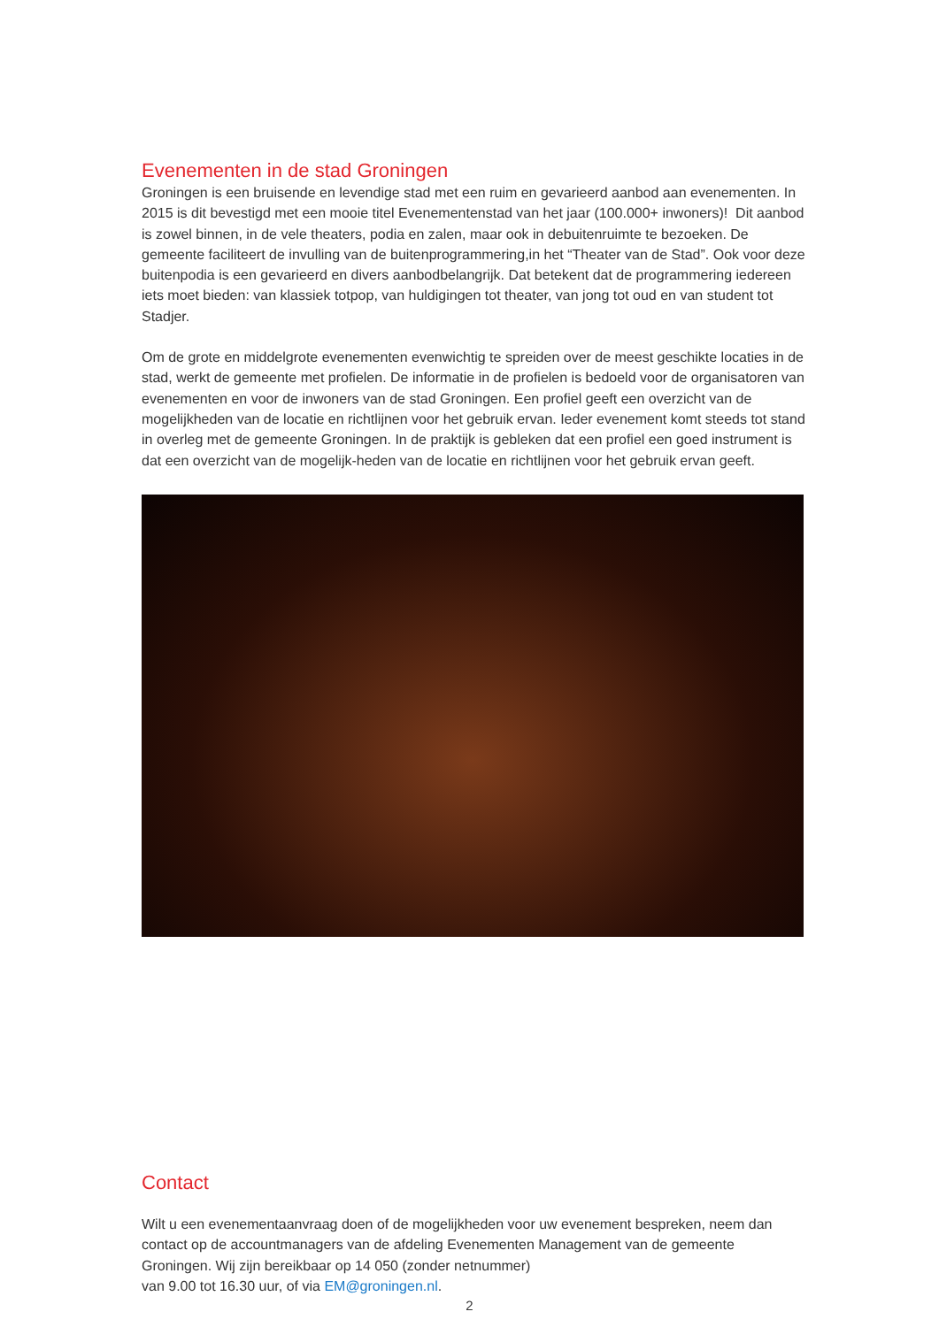Evenementen in de stad Groningen
Groningen is een bruisende en levendige stad met een ruim en gevarieerd aanbod aan evenementen. In 2015 is dit bevestigd met een mooie titel Evenementenstad van het jaar (100.000+ inwoners)! Dit aanbod is zowel binnen, in de vele theaters, podia en zalen, maar ook in debuitenruimte te bezoeken. De gemeente faciliteert de invulling van de buitenprogrammering,in het “Theater van de Stad”. Ook voor deze buitenpodia is een gevarieerd en divers aanbodbelangrijk. Dat betekent dat de programmering iedereen iets moet bieden: van klassiek totpop, van huldigingen tot theater, van jong tot oud en van student tot Stadjer.
Om de grote en middelgrote evenementen evenwichtig te spreiden over de meest geschikte locaties in de stad, werkt de gemeente met profielen. De informatie in de profielen is bedoeld voor de organisatoren van evenementen en voor de inwoners van de stad Groningen. Een profiel geeft een overzicht van de mogelijkheden van de locatie en richtlijnen voor het gebruik ervan. Ieder evenement komt steeds tot stand in overleg met de gemeente Groningen. In de praktijk is gebleken dat een profiel een goed instrument is dat een overzicht van de mogelijk-heden van de locatie en richtlijnen voor het gebruik ervan geeft.
Contact
Wilt u een evenementaanvraag doen of de mogelijkheden voor uw evenement bespreken, neem dan contact op de accountmanagers van de afdeling Evenementen Management van de gemeente Groningen. Wij zijn bereikbaar op 14 050 (zonder netnummer)
van 9.00 tot 16.30 uur, of via EM@groningen.nl.
2